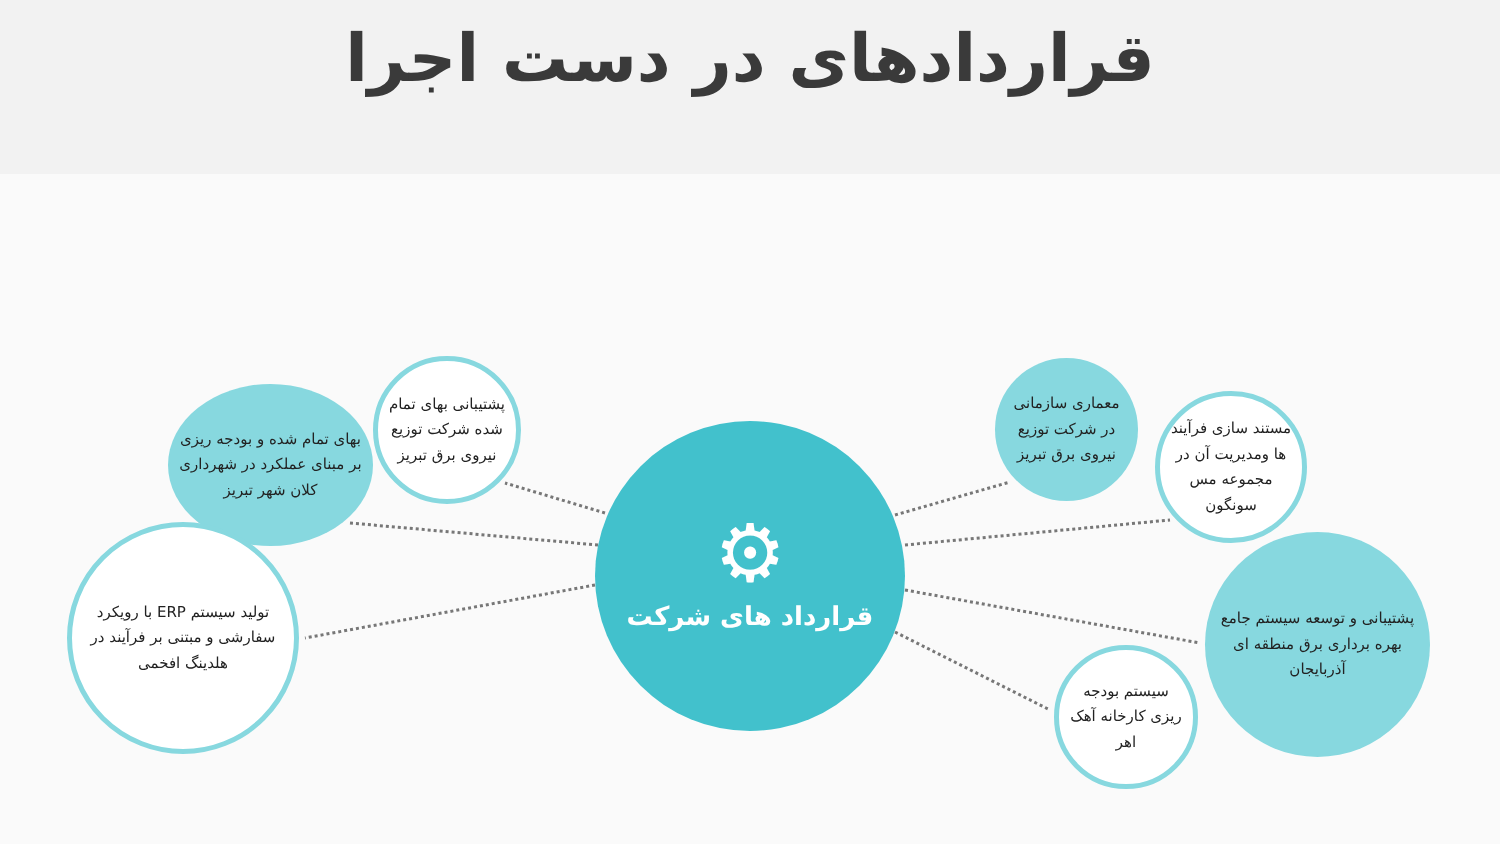قراردادهای در دست اجرا
⚙
قرارداد های شرکت
پشتیبانی بهای تمام شده شرکت توزیع نیروی برق تبریز
بهای تمام شده و بودجه ریزی بر مبنای عملکرد در شهرداری کلان شهر تبریز
تولید سیستم ERP با رویکرد سفارشی و مبتنی بر فرآیند در هلدینگ افخمی
معماری سازمانی در شرکت توزیع نیروی برق تبریز
مستند سازی فرآیند ها ومدیریت آن در مجموعه مس سونگون
پشتیبانی و توسعه سیستم جامع بهره برداری برق منطقه ای آذربایجان
سیستم بودجه ریزی کارخانه آهک اهر